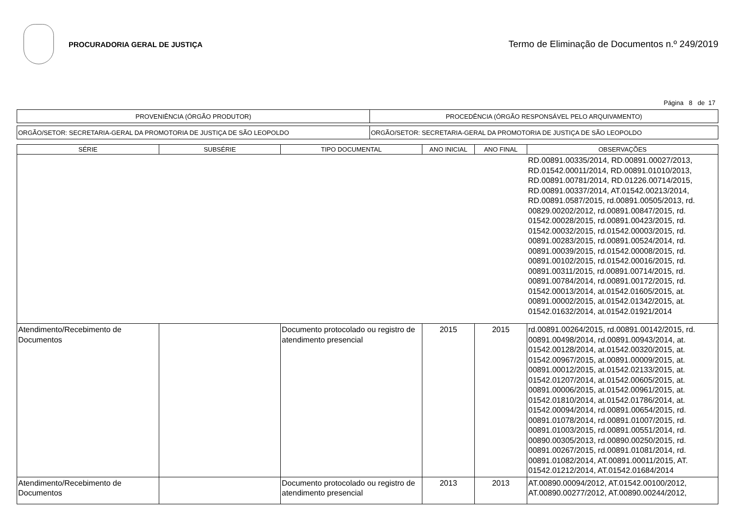PROCURADORIA GERAL DE JUSTIÇA
Termo de Eliminação de Documentos n.º 249/2019
Página 8 de 17
| PROVENIÊNCIA (ÓRGÃO PRODUTOR) | PROCEDÊNCIA (ÓRGÃO RESPONSÁVEL PELO ARQUIVAMENTO) |
| ORGÃO/SETOR: SECRETARIA-GERAL DA PROMOTORIA DE JUSTIÇA DE SÃO LEOPOLDO | ORGÃO/SETOR: SECRETARIA-GERAL DA PROMOTORIA DE JUSTIÇA DE SÃO LEOPOLDO |
| SÉRIE | SUBSÉRIE | TIPO DOCUMENTAL | ANO INICIAL | ANO FINAL | OBSERVAÇÕES |
| --- | --- | --- | --- | --- | --- |
| | | | | | RD.00891.00335/2014, RD.00891.00027/2013, RD.01542.00011/2014, RD.00891.01010/2013, RD.00891.00781/2014, RD.01226.00714/2015, RD.00891.00337/2014, AT.01542.00213/2014, RD.00891.0587/2015, rd.00891.00505/2013, rd. 00829.00202/2012, rd.00891.00847/2015, rd. 01542.00028/2015, rd.00891.00423/2015, rd. 01542.00032/2015, rd.01542.00003/2015, rd. 00891.00283/2015, rd.00891.00524/2014, rd. 00891.00039/2015, rd.01542.00008/2015, rd. 00891.00102/2015, rd.01542.00016/2015, rd. 00891.00311/2015, rd.00891.00714/2015, rd. 00891.00784/2014, rd.00891.00172/2015, rd. 01542.00013/2014, at.01542.01605/2015, at. 00891.00002/2015, at.01542.01342/2015, at. 01542.01632/2014, at.01542.01921/2014 |
| Atendimento/Recebimento de Documentos | | Documento protocolado ou registro de atendimento presencial | 2015 | 2015 | rd.00891.00264/2015, rd.00891.00142/2015, rd. 00891.00498/2014, rd.00891.00943/2014, at. 01542.00128/2014, at.01542.00320/2015, at. 01542.00967/2015, at.00891.00009/2015, at. 00891.00012/2015, at.01542.02133/2015, at. 01542.01207/2014, at.01542.00605/2015, at. 00891.00006/2015, at.01542.00961/2015, at. 01542.01810/2014, at.01542.01786/2014, at. 01542.00094/2014, rd.00891.00654/2015, rd. 00891.01078/2014, rd.00891.01007/2015, rd. 00891.01003/2015, rd.00891.00551/2014, rd. 00890.00305/2013, rd.00890.00250/2015, rd. 00891.00267/2015, rd.00891.01081/2014, rd. 00891.01082/2014, AT.00891.00011/2015, AT. 01542.01212/2014, AT.01542.01684/2014 |
| Atendimento/Recebimento de Documentos | | Documento protocolado ou registro de atendimento presencial | 2013 | 2013 | AT.00890.00094/2012, AT.01542.00100/2012, AT.00890.00277/2012, AT.00890.00244/2012, |